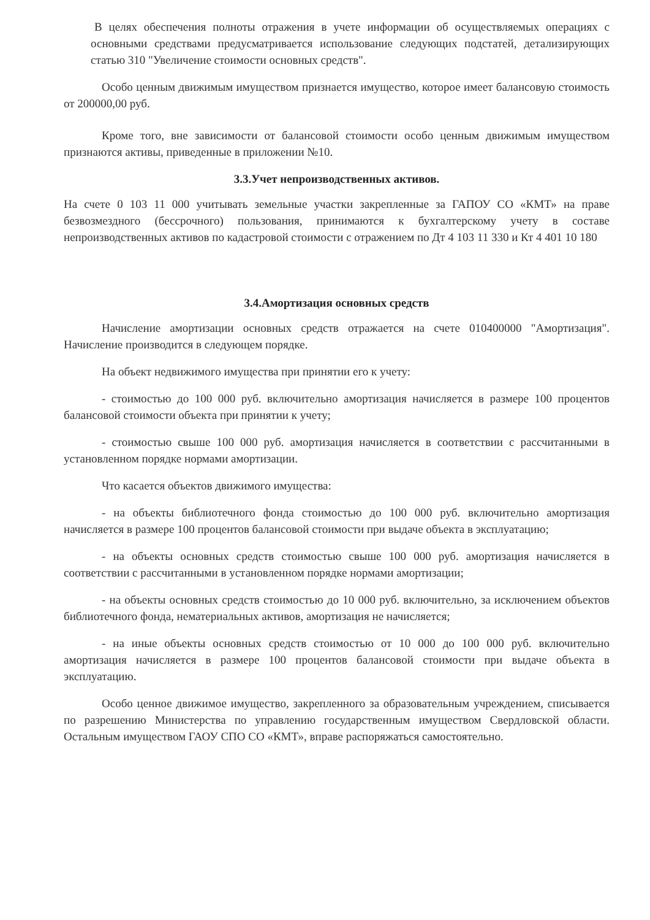В целях обеспечения полноты отражения в учете информации об осуществляемых операциях с основными средствами предусматривается использование следующих подстатей, детализирующих статью 310 "Увеличение стоимости основных средств".
Особо ценным движимым имуществом признается имущество, которое имеет балансовую стоимость от 200000,00 руб.
Кроме того, вне зависимости от балансовой стоимости особо ценным движимым имуществом признаются активы, приведенные в приложении №10.
3.3.Учет непроизводственных активов.
На счете 0 103 11 000 учитывать земельные участки закрепленные за ГАПОУ СО «КМТ» на праве безвозмездного (бессрочного) пользования, принимаются к бухгалтерскому учету в составе непроизводственных активов по кадастровой стоимости с отражением по Дт 4 103 11 330 и Кт 4 401 10 180
3.4.Амортизация основных средств
Начисление амортизации основных средств отражается на счете 010400000 "Амортизация". Начисление производится в следующем порядке.
На объект недвижимого имущества при принятии его к учету:
- стоимостью до 100 000 руб. включительно амортизация начисляется в размере 100 процентов балансовой стоимости объекта при принятии к учету;
- стоимостью свыше 100 000 руб. амортизация начисляется в соответствии с рассчитанными в установленном порядке нормами амортизации.
Что касается объектов движимого имущества:
- на объекты библиотечного фонда стоимостью до 100 000 руб. включительно амортизация начисляется в размере 100 процентов балансовой стоимости при выдаче объекта в эксплуатацию;
- на объекты основных средств стоимостью свыше 100 000 руб. амортизация начисляется в соответствии с рассчитанными в установленном порядке нормами амортизации;
- на объекты основных средств стоимостью до 10 000 руб. включительно, за исключением объектов библиотечного фонда, нематериальных активов, амортизация не начисляется;
- на иные объекты основных средств стоимостью от 10 000 до 100 000 руб. включительно амортизация начисляется в размере 100 процентов балансовой стоимости при выдаче объекта в эксплуатацию.
Особо ценное движимое имущество, закрепленного за образовательным учреждением, списывается по разрешению Министерства по управлению государственным имуществом Свердловской области. Остальным имуществом ГАОУ СПО СО «КМТ», вправе распоряжаться самостоятельно.